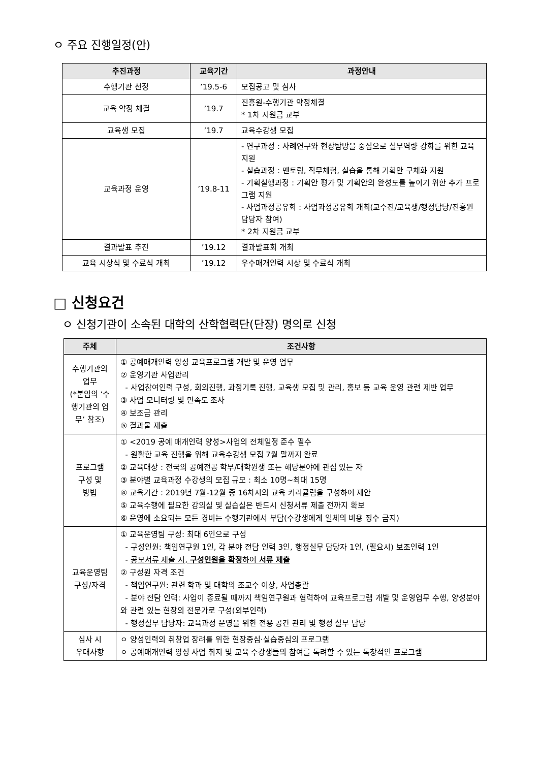ㅇ 주요 진행일정(안)
| 추진과정 | 교육기간 | 과정안내 |
| --- | --- | --- |
| 수행기관 선정 | ’19.5-6 | 모집공고 및 심사 |
| 교육 약정 체결 | ’19.7 | 진흥원-수행기관 약정체결 * 1차 지원금 교부 |
| 교육생 모집 | ’19.7 | 교육수강생 모집 |
| 교육과정 운영 | ’19.8-11 | - 연구과정 : 사례연구와 현장탐방을 중심으로 실무역량 강화를 위한 교육 지원 - 실습과정 : 멘토링, 직무체험, 실습을 통해 기획안 구체화 지원 - 기획실행과정 : 기획안 평가 및 기획안의 완성도를 높이기 위한 추가 프로그램 지원 - 사업과정공유회 : 사업과정공유회 개최(교수진/교육생/행정담당/진흥원 담당자 참여) * 2차 지원금 교부 |
| 결과발표 추진 | ’19.12 | 결과발표회 개최 |
| 교육 시상식 및 수료식 개최 | ’19.12 | 우수매개인력 시상 및 수료식 개최 |
□ 신청요건
ㅇ 신청기관이 소속된 대학의 산학협력단(단장) 명의로 신청
| 주체 | 조건사항 |
| --- | --- |
| 수행기관의 업무 (*붙임의 ‘수행기관의 업무’ 참조) | ① 공예매개인력 양성 교육프로그램 개발 및 운영 업무 ② 운영기관 사업관리 - 사업참여인력 구성, 회의진행, 과정기록 진행, 교육생 모집 및 관리, 홍보 등 교육 운영 관련 제반 업무 ③ 사업 모니터링 및 만족도 조사 ④ 보조금 관리 ⑤ 결과물 제출 |
| 프로그램 구성 및 방법 | ① <2019 공예 매개인력 양성>사업의 전체일정 준수 필수 - 원활한 교육 진행을 위해 교육수강생 모집 7월 말까지 완료 ② 교육대상 : 전국의 공예전공 학부/대학원생 또는 해당분야에 관심 있는 자 ③ 분야별 교육과정 수강생의 모집 규모 : 최소 10명~최대 15명 ④ 교육기간 : 2019년 7월-12월 중 16차시의 교육 커리큘럼을 구성하여 제안 ⑤ 교육수행에 필요한 강의실 및 실습실은 반드시 신청서류 제출 전까지 확보 ⑥ 운영에 소요되는 모든 경비는 수행기관에서 부담(수강생에게 일체의 비용 징수 금지) |
| 교육운영팀 구성/자격 | ① 교육운영팀 구성: 최대 6인으로 구성 - 구성인원: 책임연구원 1인, 각 분야 전담 인력 3인, 행정실무 담당자 1인, (필요시) 보조인력 1인 - 공모서류 제출 시, 구성인원을 확정 하여 서류 제출 ② 구성원 자격 조건 - 책임연구원: 관련 학과 및 대학의 조교수 이상, 사업총괄 - 분야 전담 인력: 사업이 종료될 때까지 책임연구원과 협력하여 교육프로그램 개발 및 운영업무 수행, 양성분야와 관련 있는 현장의 전문가로 구성(외부인력) - 행정실무 담당자: 교육과정 운영을 위한 전용 공간 관리 및 행정 실무 담당 |
| 심사 시 우대사항 | ㅇ 양성인력의 취창업 장려를 위한 현장중심·실습중심의 프로그램 ㅇ 공예매개인력 양성 사업 취지 및 교육 수강생들의 참여를 독려할 수 있는 독창적인 프로그램 |